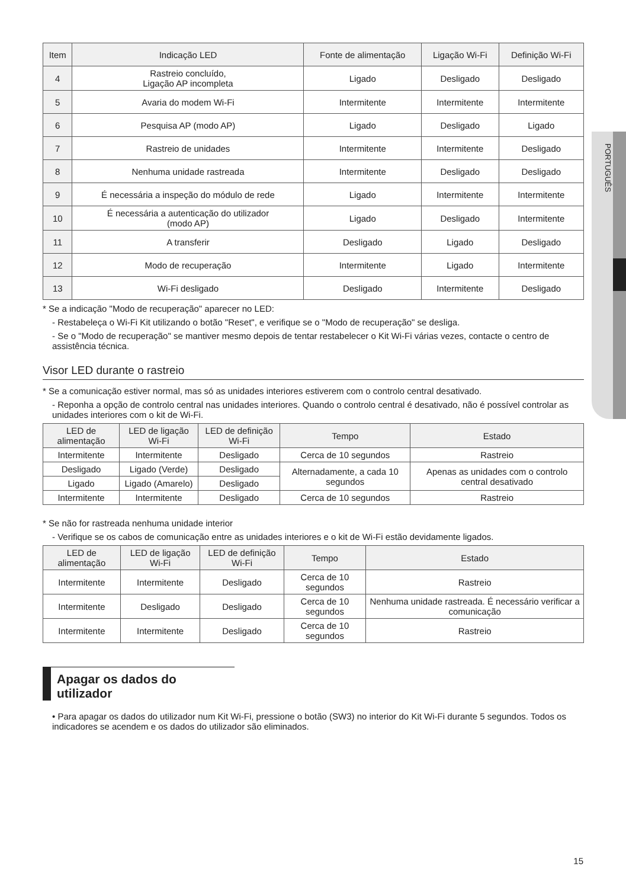PORTUGUÊS
| Item | Indicação LED | Fonte de alimentação | Ligação Wi-Fi | Definição Wi-Fi |
| --- | --- | --- | --- | --- |
| 4 | Rastreio concluído, Ligação AP incompleta | Ligado | Desligado | Desligado |
| 5 | Avaria do modem Wi-Fi | Intermitente | Intermitente | Intermitente |
| 6 | Pesquisa AP (modo AP) | Ligado | Desligado | Ligado |
| 7 | Rastreio de unidades | Intermitente | Intermitente | Desligado |
| 8 | Nenhuma unidade rastreada | Intermitente | Desligado | Desligado |
| 9 | É necessária a inspeção do módulo de rede | Ligado | Intermitente | Intermitente |
| 10 | É necessária a autenticação do utilizador (modo AP) | Ligado | Desligado | Intermitente |
| 11 | A transferir | Desligado | Ligado | Desligado |
| 12 | Modo de recuperação | Intermitente | Ligado | Intermitente |
| 13 | Wi-Fi desligado | Desligado | Intermitente | Desligado |
* Se a indicação "Modo de recuperação" aparecer no LED:
- Restabeleça o Wi-Fi Kit utilizando o botão "Reset", e verifique se o "Modo de recuperação" se desliga.
- Se o "Modo de recuperação" se mantiver mesmo depois de tentar restabelecer o Kit Wi-Fi várias vezes, contacte o centro de assistência técnica.
Visor LED durante o rastreio
* Se a comunicação estiver normal, mas só as unidades interiores estiverem com o controlo central desativado.
- Reponha a opção de controlo central nas unidades interiores. Quando o controlo central é desativado, não é possível controlar as unidades interiores com o kit de Wi-Fi.
| LED de alimentação | LED de ligação Wi-Fi | LED de definição Wi-Fi | Tempo | Estado |
| --- | --- | --- | --- | --- |
| Intermitente | Intermitente | Desligado | Cerca de 10 segundos | Rastreio |
| Desligado | Ligado (Verde) | Desligado | Alternadamente, a cada 10 segundos | Apenas as unidades com o controlo central desativado |
| Ligado | Ligado (Amarelo) | Desligado | | |
| Intermitente | Intermitente | Desligado | Cerca de 10 segundos | Rastreio |
* Se não for rastreada nenhuma unidade interior
- Verifique se os cabos de comunicação entre as unidades interiores e o kit de Wi-Fi estão devidamente ligados.
| LED de alimentação | LED de ligação Wi-Fi | LED de definição Wi-Fi | Tempo | Estado |
| --- | --- | --- | --- | --- |
| Intermitente | Intermitente | Desligado | Cerca de 10 segundos | Rastreio |
| Intermitente | Desligado | Desligado | Cerca de 10 segundos | Nenhuma unidade rastreada. É necessário verificar a comunicação |
| Intermitente | Intermitente | Desligado | Cerca de 10 segundos | Rastreio |
Apagar os dados do utilizador
• Para apagar os dados do utilizador num Kit Wi-Fi, pressione o botão (SW3) no interior do Kit Wi-Fi durante 5 segundos. Todos os indicadores se acendem e os dados do utilizador são eliminados.
15